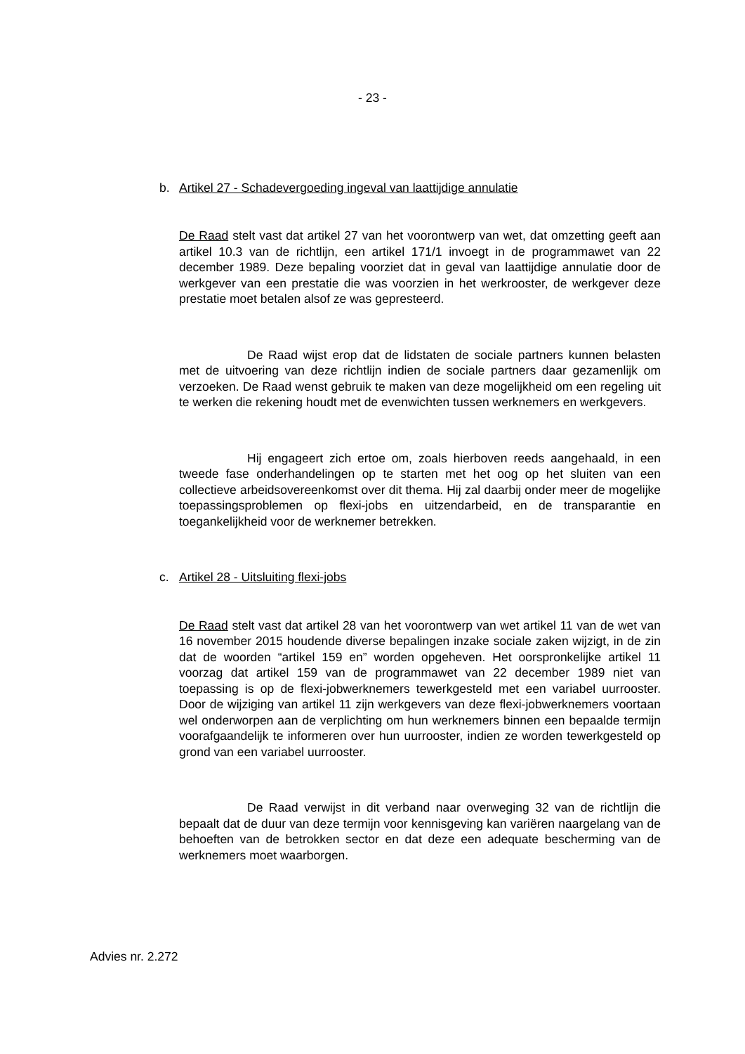- 23 -
b. Artikel 27 - Schadevergoeding ingeval van laattijdige annulatie
De Raad stelt vast dat artikel 27 van het voorontwerp van wet, dat omzetting geeft aan artikel 10.3 van de richtlijn, een artikel 171/1 invoegt in de programmawet van 22 december 1989. Deze bepaling voorziet dat in geval van laattijdige annulatie door de werkgever van een prestatie die was voorzien in het werkrooster, de werkgever deze prestatie moet betalen alsof ze was gepresteerd.
De Raad wijst erop dat de lidstaten de sociale partners kunnen belasten met de uitvoering van deze richtlijn indien de sociale partners daar gezamenlijk om verzoeken. De Raad wenst gebruik te maken van deze mogelijkheid om een regeling uit te werken die rekening houdt met de evenwichten tussen werknemers en werkgevers.
Hij engageert zich ertoe om, zoals hierboven reeds aangehaald, in een tweede fase onderhandelingen op te starten met het oog op het sluiten van een collectieve arbeidsovereenkomst over dit thema. Hij zal daarbij onder meer de mogelijke toepassingsproblemen op flexi-jobs en uitzendarbeid, en de transparantie en toegankelijkheid voor de werknemer betrekken.
c. Artikel 28 - Uitsluiting flexi-jobs
De Raad stelt vast dat artikel 28 van het voorontwerp van wet artikel 11 van de wet van 16 november 2015 houdende diverse bepalingen inzake sociale zaken wijzigt, in de zin dat de woorden “artikel 159 en” worden opgeheven. Het oorspronkelijke artikel 11 voorzag dat artikel 159 van de programmawet van 22 december 1989 niet van toepassing is op de flexi-jobwerknemers tewerkgesteld met een variabel uurrooster. Door de wijziging van artikel 11 zijn werkgevers van deze flexi-jobwerknemers voortaan wel onderworpen aan de verplichting om hun werknemers binnen een bepaalde termijn voorafgaandelijk te informeren over hun uurrooster, indien ze worden tewerkgesteld op grond van een variabel uurrooster.
De Raad verwijst in dit verband naar overweging 32 van de richtlijn die bepaalt dat de duur van deze termijn voor kennisgeving kan variëren naargelang van de behoeften van de betrokken sector en dat deze een adequate bescherming van de werknemers moet waarborgen.
Advies nr. 2.272